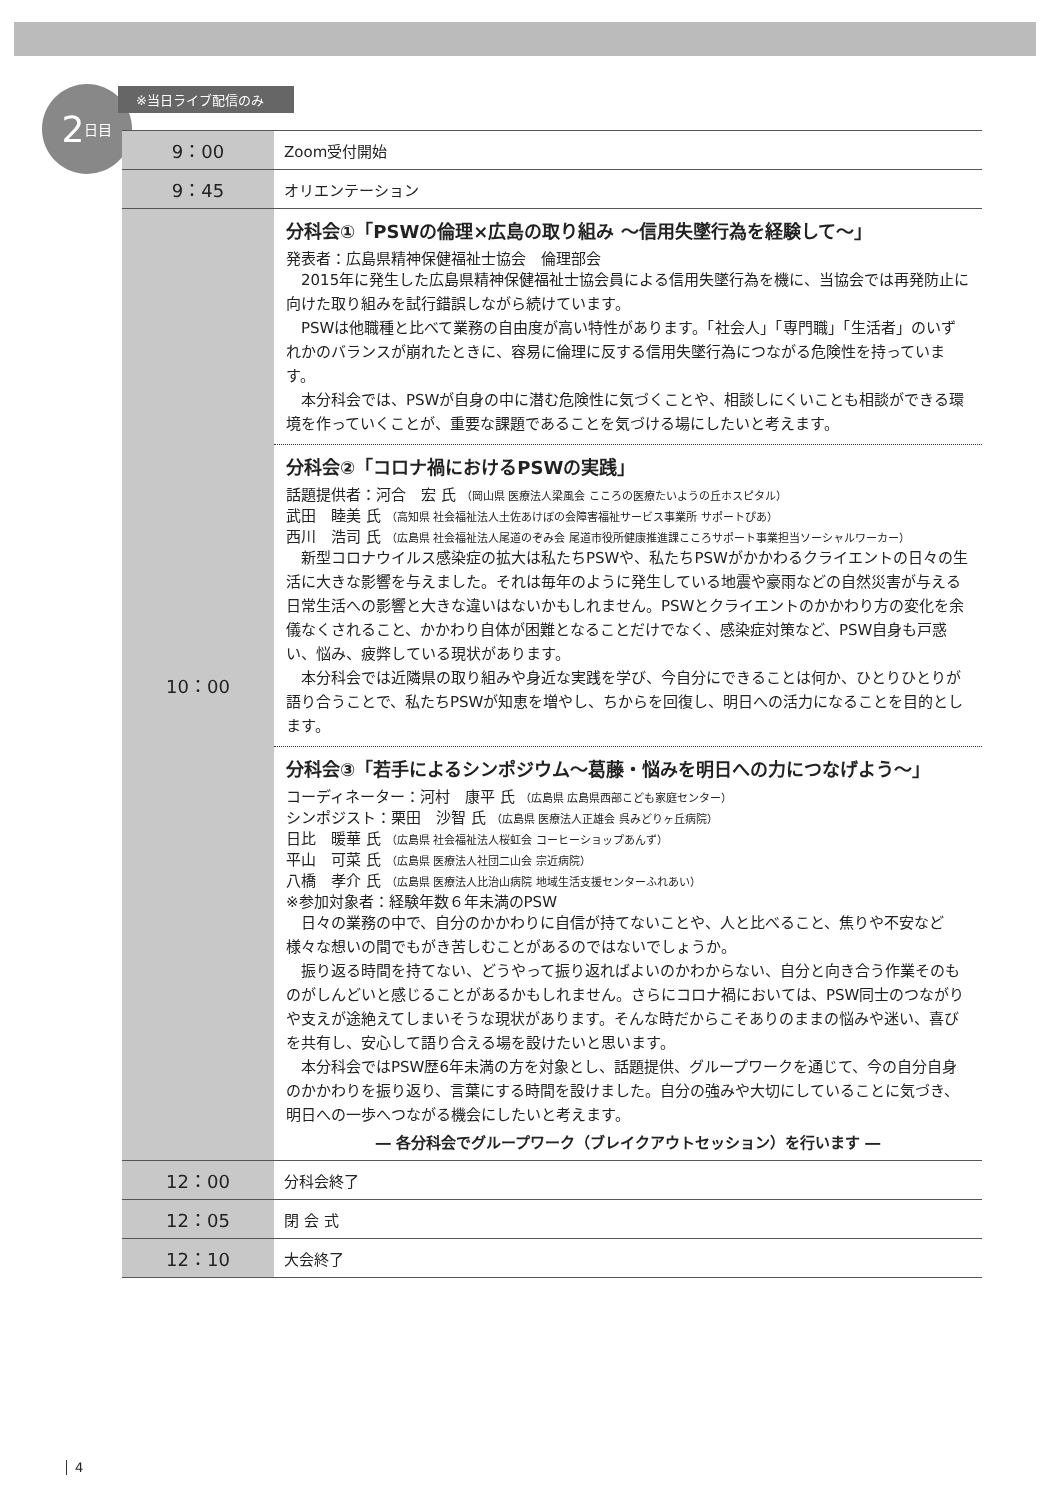2 日目
※当日ライブ配信のみ
| 9：00 | Zoom受付開始 |
| 9：45 | オリエンテーション |
| 10：00 | 分科会①「PSWの倫理×広島の取り組み ～信用失墜行為を経験して～」 発表者：広島県精神保健福祉士協会 倫理部会 2015年に発生した広島県精神保健福祉士協会員による信用失墜行為を機に、当協会では再発防止に向けた取り組みを試行錯誤しながら続けています。 PSWは他職種と比べて業務の自由度が高い特性があります。「社会人」「専門職」「生活者」のいずれかのバランスが崩れたときに、容易に倫理に反する信用失墜行為につながる危険性を持っています。 本分科会では、PSWが自身の中に潜む危険性に気づくことや、相談しにくいことも相談ができる環境を作っていくことが、重要な課題であることを気づける場にしたいと考えます。 分科会②「コロナ禍におけるPSWの実践」 話題提供者：河合 宏 氏 （岡山県 医療法人梁風会 こころの医療たいようの丘ホスピタル） 武田 睦美 氏 （高知県 社会福祉法人土佐あけぼの会障害福祉サービス事業所 サポートぴあ） 西川 浩司 氏 （広島県 社会福祉法人尾道のぞみ会 尾道市役所健康推進課こころサポート事業担当ソーシャルワーカー） 新型コロナウイルス感染症の拡大は私たちPSWや、私たちPSWがかかわるクライエントの日々の生活に大きな影響を与えました。それは毎年のように発生している地震や豪雨などの自然災害が与える日常生活への影響と大きな違いはないかもしれません。PSWとクライエントのかかわり方の変化を余儀なくされること、かかわり自体が困難となることだけでなく、感染症対策など、PSW自身も戸惑い、悩み、疲弊している現状があります。 本分科会では近隣県の取り組みや身近な実践を学び、今自分にできることは何か、ひとりひとりが語り合うことで、私たちPSWが知恵を増やし、ちからを回復し、明日への活力になることを目的とします。 分科会③「若手によるシンポジウム～葛藤・悩みを明日への力につなげよう～」 コーディネーター：河村 康平 氏 （広島県 広島県西部こども家庭センター） シンポジスト：栗田 沙智 氏 （広島県 医療法人正雄会 呉みどりヶ丘病院） 日比 暖華 氏 （広島県 社会福祉法人桜虹会 コーヒーショップあんず） 平山 可菜 氏 （広島県 医療法人社団二山会 宗近病院） 八橋 孝介 氏 （広島県 医療法人比治山病院 地域生活支援センターふれあい） ※参加対象者：経験年数６年未満のPSW 日々の業務の中で、自分のかかわりに自信が持てないことや、人と比べること、焦りや不安など様々な想いの間でもがき苦しむことがあるのではないでしょうか。 振り返る時間を持てない、どうやって振り返ればよいのかわからない、自分と向き合う作業そのものがしんどいと感じることがあるかもしれません。さらにコロナ禍においては、PSW同士のつながりや支えが途絶えてしまいそうな現状があります。そんな時だからこそありのままの悩みや迷い、喜びを共有し、安心して語り合える場を設けたいと思います。 本分科会ではPSW歴6年未満の方を対象とし、話題提供、グループワークを通じて、今の自分自身のかかわりを振り返り、言葉にする時間を設けました。自分の強みや大切にしていることに気づき、明日への一歩へつながる機会にしたいと考えます。 ― 各分科会でグループワーク（ブレイクアウトセッション）を行います ― |
| 12：00 | 分科会終了 |
| 12：05 | 閉 会 式 |
| 12：10 | 大会終了 |
4